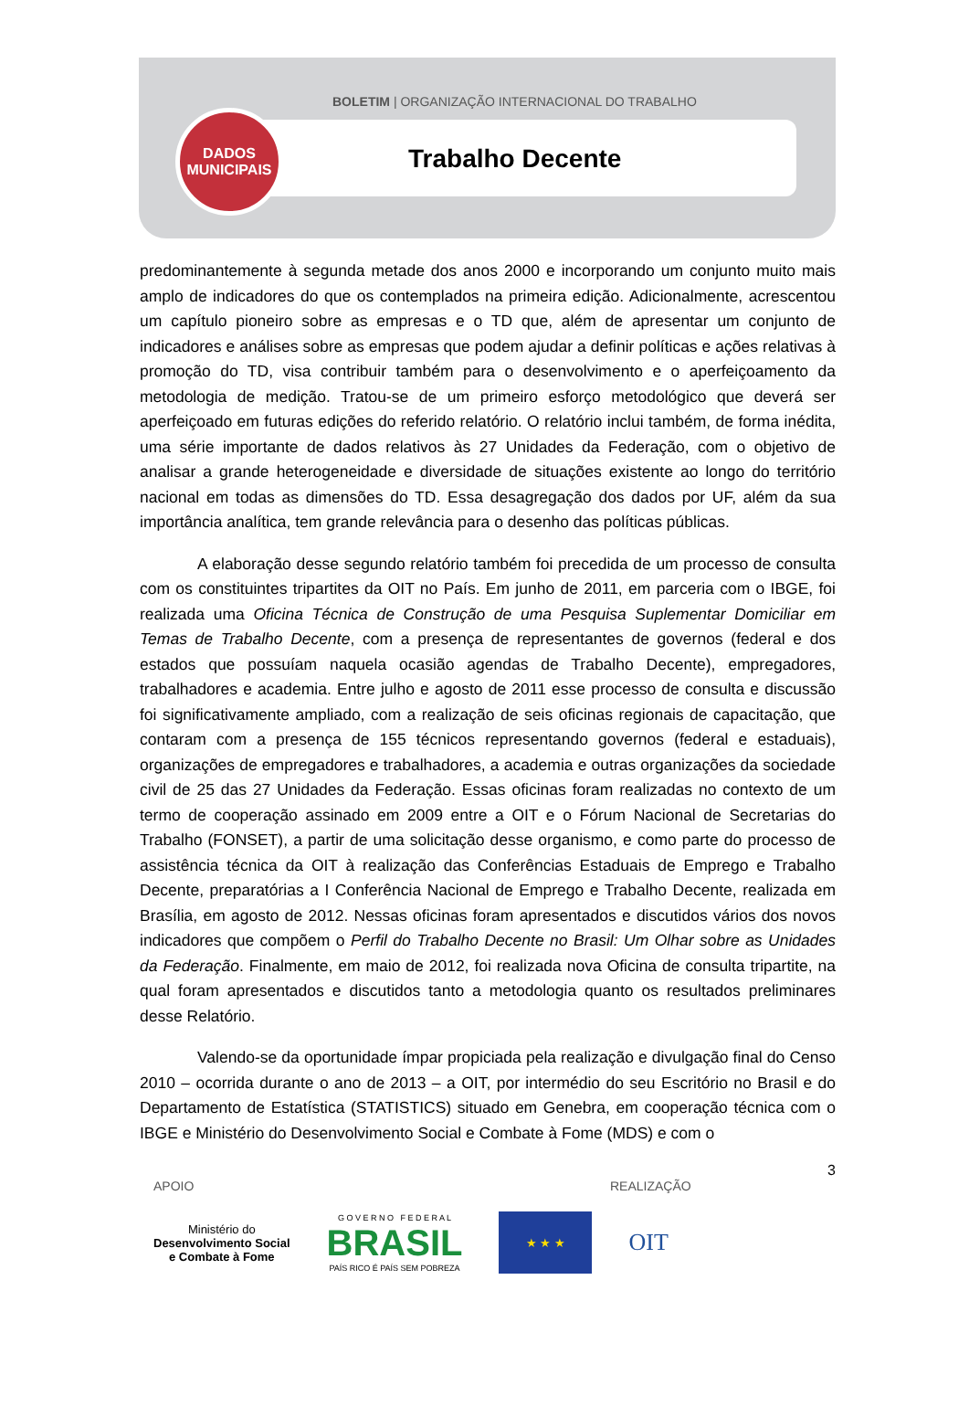BOLETIM | ORGANIZAÇÃO INTERNACIONAL DO TRABALHO
DADOS
MUNICIPAIS
Trabalho Decente
predominantemente à segunda metade dos anos 2000 e incorporando um conjunto muito mais amplo de indicadores do que os contemplados na primeira edição. Adicionalmente, acrescentou um capítulo pioneiro sobre as empresas e o TD que, além de apresentar um conjunto de indicadores e análises sobre as empresas que podem ajudar a definir políticas e ações relativas à promoção do TD, visa contribuir também para o desenvolvimento e o aperfeiçoamento da metodologia de medição. Tratou-se de um primeiro esforço metodológico que deverá ser aperfeiçoado em futuras edições do referido relatório. O relatório inclui também, de forma inédita, uma série importante de dados relativos às 27 Unidades da Federação, com o objetivo de analisar a grande heterogeneidade e diversidade de situações existente ao longo do território nacional em todas as dimensões do TD. Essa desagregação dos dados por UF, além da sua importância analítica, tem grande relevância para o desenho das políticas públicas.
A elaboração desse segundo relatório também foi precedida de um processo de consulta com os constituintes tripartites da OIT no País. Em junho de 2011, em parceria com o IBGE, foi realizada uma Oficina Técnica de Construção de uma Pesquisa Suplementar Domiciliar em Temas de Trabalho Decente, com a presença de representantes de governos (federal e dos estados que possuíam naquela ocasião agendas de Trabalho Decente), empregadores, trabalhadores e academia. Entre julho e agosto de 2011 esse processo de consulta e discussão foi significativamente ampliado, com a realização de seis oficinas regionais de capacitação, que contaram com a presença de 155 técnicos representando governos (federal e estaduais), organizações de empregadores e trabalhadores, a academia e outras organizações da sociedade civil de 25 das 27 Unidades da Federação. Essas oficinas foram realizadas no contexto de um termo de cooperação assinado em 2009 entre a OIT e o Fórum Nacional de Secretarias do Trabalho (FONSET), a partir de uma solicitação desse organismo, e como parte do processo de assistência técnica da OIT à realização das Conferências Estaduais de Emprego e Trabalho Decente, preparatórias a I Conferência Nacional de Emprego e Trabalho Decente, realizada em Brasília, em agosto de 2012. Nessas oficinas foram apresentados e discutidos vários dos novos indicadores que compõem o Perfil do Trabalho Decente no Brasil: Um Olhar sobre as Unidades da Federação. Finalmente, em maio de 2012, foi realizada nova Oficina de consulta tripartite, na qual foram apresentados e discutidos tanto a metodologia quanto os resultados preliminares desse Relatório.
Valendo-se da oportunidade ímpar propiciada pela realização e divulgação final do Censo 2010 – ocorrida durante o ano de 2013 – a OIT, por intermédio do seu Escritório no Brasil e do Departamento de Estatística (STATISTICS) situado em Genebra, em cooperação técnica com o IBGE e Ministério do Desenvolvimento Social e Combate à Fome (MDS) e com o
3
APOIO REALIZAÇÃO
Ministério do
Desenvolvimento Social
e Combate à Fome
G O V E R N O F E D E R A L
BRASIL
PAÍS RICO É PAÍS SEM POBREZA
★ ★ ★
OIT